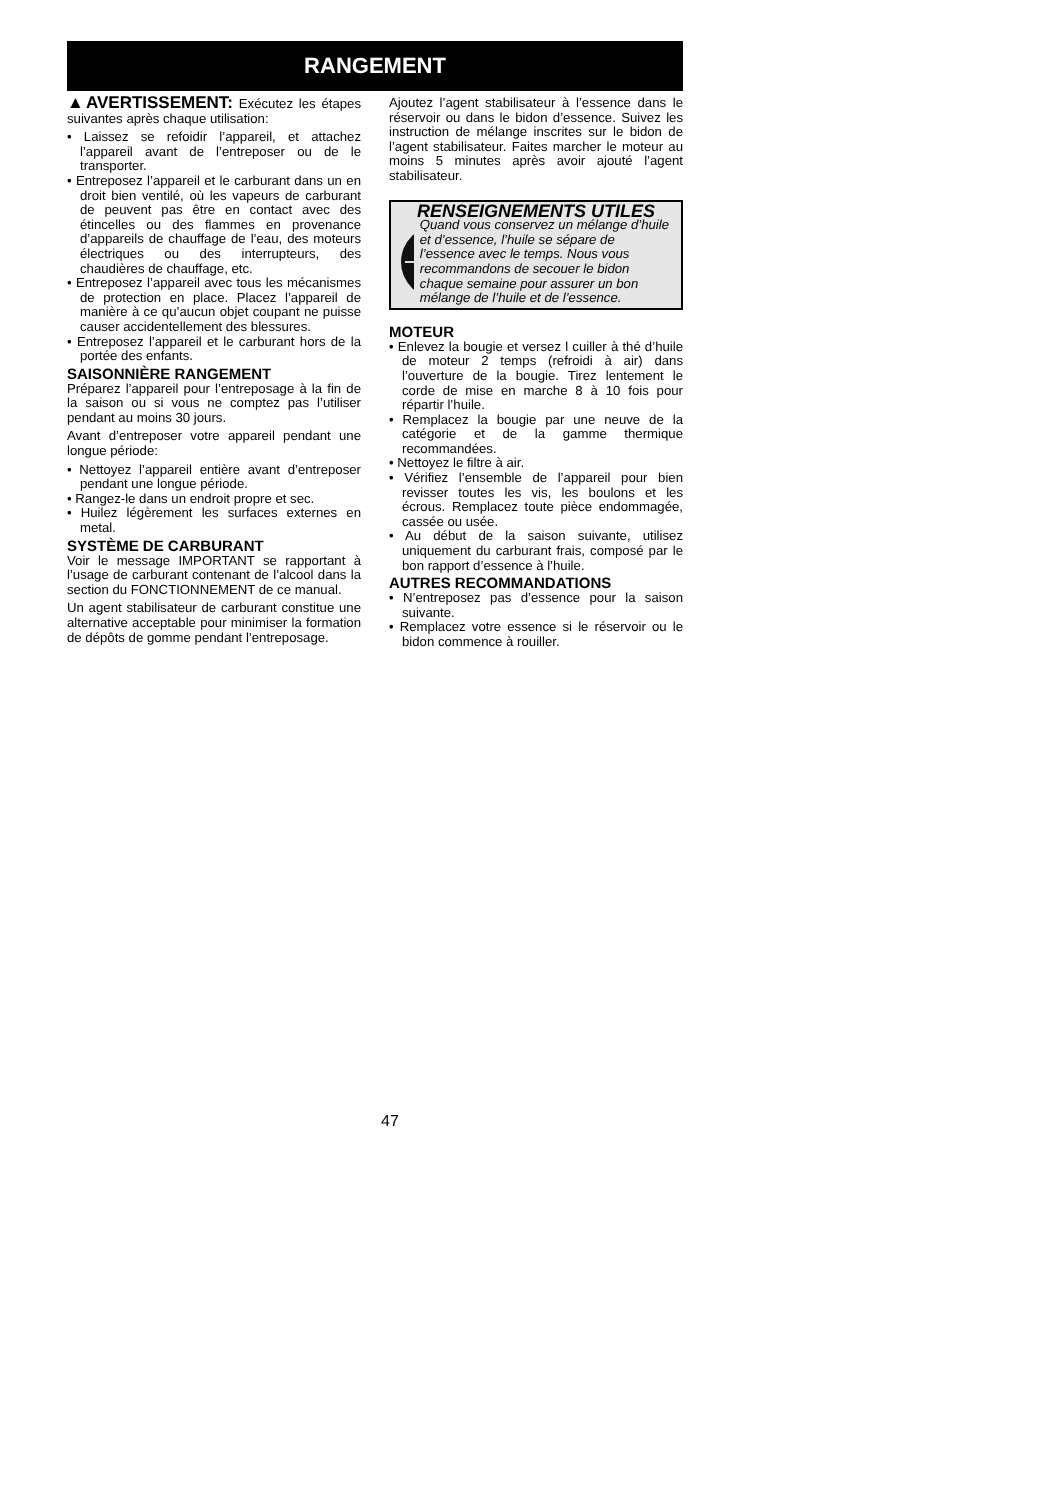RANGEMENT
▲AVERTISSEMENT: Exécutez les étapes suivantes après chaque utilisation:
• Laissez se refoidir l’appareil, et attachez l’appareil avant de l’entreposer ou de le transporter.
• Entreposez l’appareil et le carburant dans un en droit bien ventilé, où les vapeurs de carburant de peuvent pas être en contact avec des étincelles ou des flammes en provenance d’appareils de chauffage de l’eau, des moteurs électriques ou des interrupteurs, des chaudières de chauffage, etc.
• Entreposez l’appareil avec tous les mécanismes de protection en place. Placez l’appareil de manière à ce qu’aucun objet coupant ne puisse causer accidentellement des blessures.
• Entreposez l’appareil et le carburant hors de la portée des enfants.
SAISONNIÈRE RANGEMENT
Préparez l’appareil pour l’entreposage à la fin de la saison ou si vous ne comptez pas l’utiliser pendant au moins 30 jours.
Avant d’entreposer votre appareil pendant une longue période:
• Nettoyez l’appareil entière avant d’entreposer pendant une longue période.
• Rangez-le dans un endroit propre et sec.
• Huilez légèrement les surfaces externes en metal.
SYSTÈME DE CARBURANT
Voir le message IMPORTANT se rapportant à l’usage de carburant contenant de l’alcool dans la section du FONCTIONNEMENT de ce manual.
Un agent stabilisateur de carburant constitue une alternative acceptable pour minimiser la formation de dépôts de gomme pendant l’entreposage.
Ajoutez l’agent stabilisateur à l’essence dans le réservoir ou dans le bidon d’essence. Suivez les instruction de mélange inscrites sur le bidon de l’agent stabilisateur. Faites marcher le moteur au moins 5 minutes après avoir ajouté l’agent stabilisateur.
RENSEIGNEMENTS UTILES
Quand vous conservez un mélange d’huile et d’essence, l’huile se sépare de l’essence avec le temps. Nous vous recommandons de secouer le bidon chaque semaine pour assurer un bon mélange de l’huile et de l’essence.
MOTEUR
• Enlevez la bougie et versez l cuiller à thé d’huile de moteur 2 temps (refroidi à air) dans l’ouverture de la bougie. Tirez lentement le corde de mise en marche 8 à 10 fois pour répartir l’huile.
• Remplacez la bougie par une neuve de la catégorie et de la gamme thermique recommandées.
• Nettoyez le filtre à air.
• Vérifiez l’ensemble de l’appareil pour bien revisser toutes les vis, les boulons et les écrous. Remplacez toute pièce endommagée, cassée ou usée.
• Au début de la saison suivante, utilisez uniquement du carburant frais, composé par le bon rapport d’essence à l’huile.
AUTRES RECOMMANDATIONS
• N’entreposez pas d’essence pour la saison suivante.
• Remplacez votre essence si le réservoir ou le bidon commence à rouiller.
47